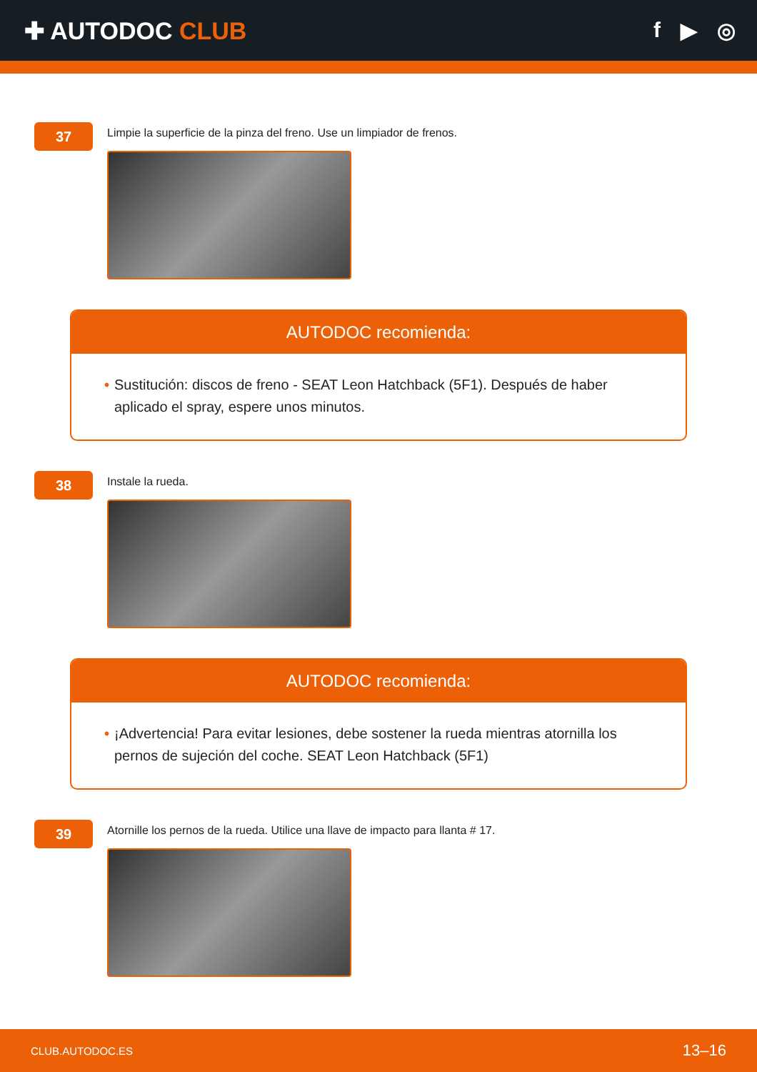✚ AUTODOC CLUB f ▶ ◎
37
Limpie la superficie de la pinza del freno. Use un limpiador de frenos.
AUTODOC recomienda:
• Sustitución: discos de freno - SEAT Leon Hatchback (5F1). Después de haber aplicado el spray, espere unos minutos.
38
Instale la rueda.
AUTODOC recomienda:
• ¡Advertencia! Para evitar lesiones, debe sostener la rueda mientras atornilla los pernos de sujeción del coche. SEAT Leon Hatchback (5F1)
39
Atornille los pernos de la rueda. Utilice una llave de impacto para llanta # 17.
CLUB.AUTODOC.ES 13–16